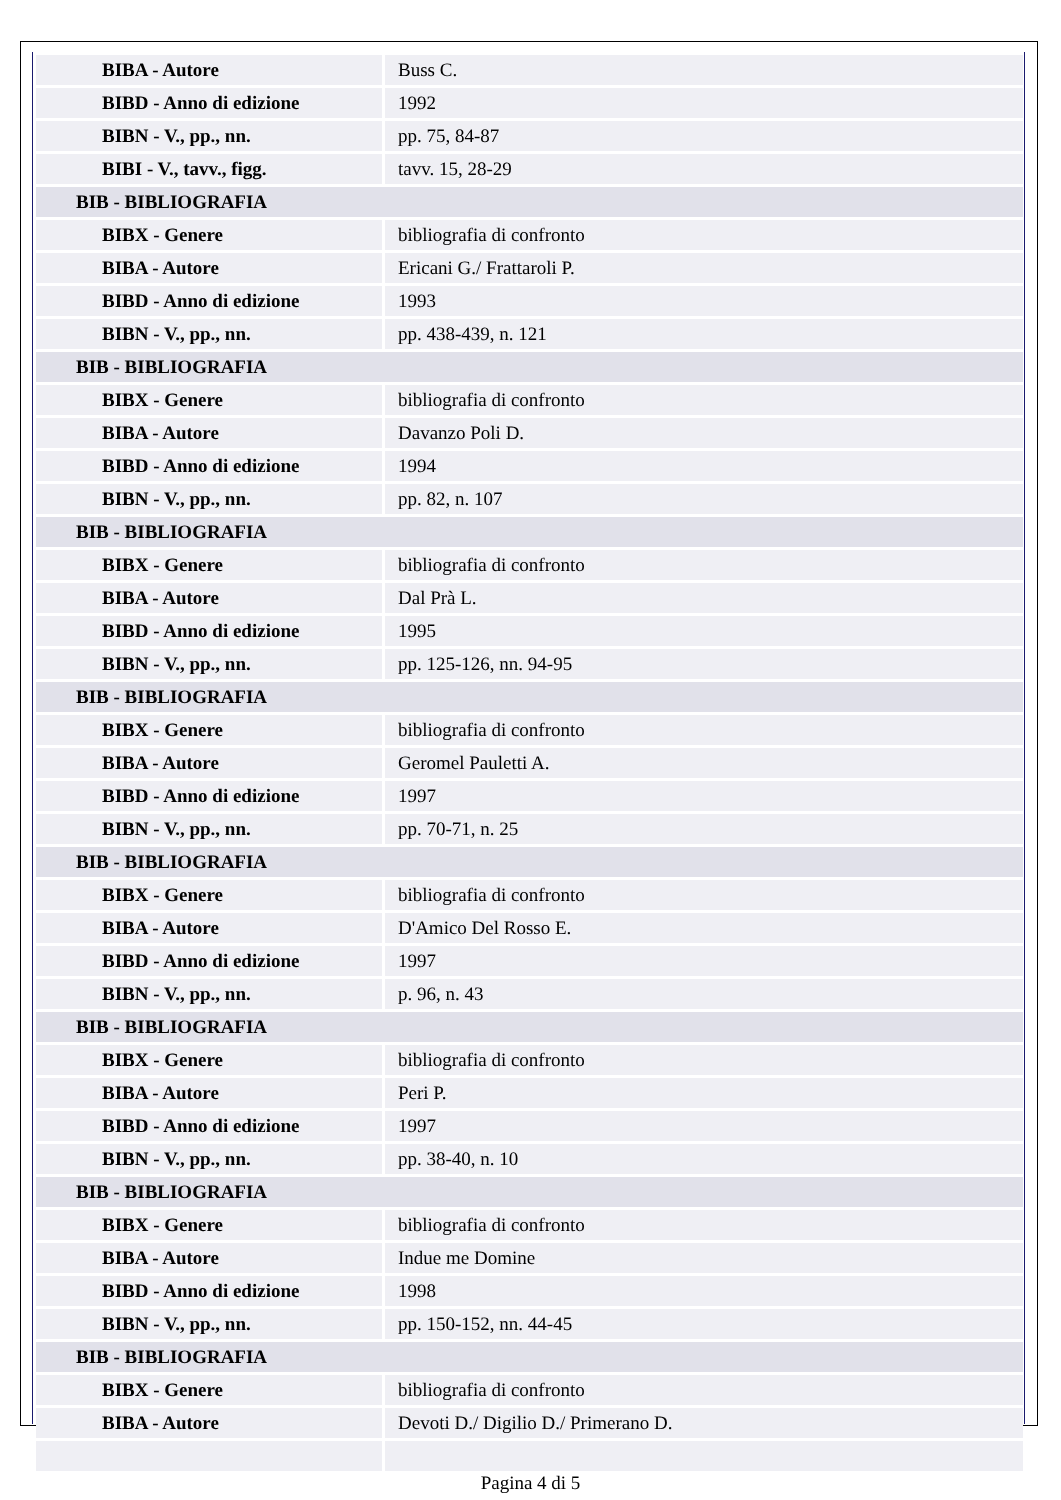| BIBA - Autore | Buss C. |
| BIBD - Anno di edizione | 1992 |
| BIBN - V., pp., nn. | pp. 75, 84-87 |
| BIBI - V., tavv., figg. | tavv. 15, 28-29 |
| BIB - BIBLIOGRAFIA | |
| BIBX - Genere | bibliografia di confronto |
| BIBA - Autore | Ericani G./ Frattaroli P. |
| BIBD - Anno di edizione | 1993 |
| BIBN - V., pp., nn. | pp. 438-439, n. 121 |
| BIB - BIBLIOGRAFIA | |
| BIBX - Genere | bibliografia di confronto |
| BIBA - Autore | Davanzo Poli D. |
| BIBD - Anno di edizione | 1994 |
| BIBN - V., pp., nn. | pp. 82, n. 107 |
| BIB - BIBLIOGRAFIA | |
| BIBX - Genere | bibliografia di confronto |
| BIBA - Autore | Dal Prà L. |
| BIBD - Anno di edizione | 1995 |
| BIBN - V., pp., nn. | pp. 125-126, nn. 94-95 |
| BIB - BIBLIOGRAFIA | |
| BIBX - Genere | bibliografia di confronto |
| BIBA - Autore | Geromel Pauletti A. |
| BIBD - Anno di edizione | 1997 |
| BIBN - V., pp., nn. | pp. 70-71, n. 25 |
| BIB - BIBLIOGRAFIA | |
| BIBX - Genere | bibliografia di confronto |
| BIBA - Autore | D'Amico Del Rosso E. |
| BIBD - Anno di edizione | 1997 |
| BIBN - V., pp., nn. | p. 96, n. 43 |
| BIB - BIBLIOGRAFIA | |
| BIBX - Genere | bibliografia di confronto |
| BIBA - Autore | Peri P. |
| BIBD - Anno di edizione | 1997 |
| BIBN - V., pp., nn. | pp. 38-40, n. 10 |
| BIB - BIBLIOGRAFIA | |
| BIBX - Genere | bibliografia di confronto |
| BIBA - Autore | Indue me Domine |
| BIBD - Anno di edizione | 1998 |
| BIBN - V., pp., nn. | pp. 150-152, nn. 44-45 |
| BIB - BIBLIOGRAFIA | |
| BIBX - Genere | bibliografia di confronto |
| BIBA - Autore | Devoti D./ Digilio D./ Primerano D. |
Pagina 4 di 5